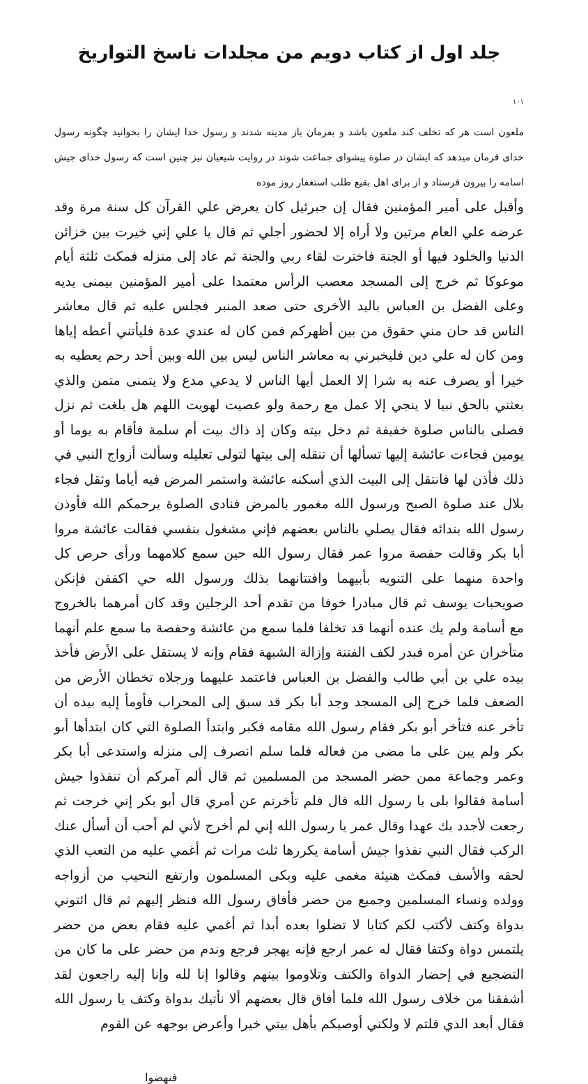جلد اول از کتاب دویم من مجلدات ناسخ التواریخ
۱۰۱
ملعون است هر که تخلف کند ملعون باشد و بفرمان باز مدینه شدند و رسول خدا ایشان را بخوانید چگونه رسول خدای فرمان میدهد که ایشان در صلوة پیشوای جماعت شوند در روایت شیعیان نیز چنین است که رسول خدای جیش اسامه را بیرون فرستاد و از برای اهل بقیع طلب استغفار روز موده
وأقبل على أمير المؤمنين فقال إن جبرئيل كان يعرض علي القرآن كل سنة مرة وقد عرضه علي العام مرتين ولا أراه إلا لحضور أجلي ثم قال يا علي إني خيرت بين خزائن الدنيا والخلود فيها أو الجنة فاخترت لقاء ربي والجنة ثم عاد إلى منزله فمكث ثلثة أيام موعوكا ثم خرج إلى المسجد معصب الرأس معتمدا على أمير المؤمنين بيمنى يديه وعلى الفضل بن العباس باليد الأخرى حتى صعد المنبر فجلس عليه ثم قال معاشر الناس قد حان مني حقوق من بين أظهركم فمن كان له عندي عدة فليأتني أعطه إياها ومن كان له علي دين فليخبرني به معاشر الناس ليس بين الله وبين أحد رحم يعطيه به خيرا أو يصرف عنه به شرا إلا العمل أيها الناس لا يدعي مدع ولا يتمنى متمن والذي بعثني بالحق نبيا لا ينجي إلا عمل مع رحمة ولو عصيت لهويت اللهم هل بلغت ثم نزل فصلى بالناس صلوة خفيفة ثم دخل بيته وكان إذ ذاك بيت أم سلمة فأقام به يوما أو يومين فجاءت عائشة إليها تسألها أن تنقله إلى بيتها لتولى تعليله وسألت أزواج النبي في ذلك فأذن لها فانتقل إلى البيت الذي أسكنه عائشة واستمر المرض فيه أياما وثقل فجاء بلال عند صلوة الصبح ورسول الله مغمور بالمرض فنادى الصلوة يرحمكم الله فأوذن رسول الله بندائه فقال يصلي بالناس بعضهم فإني مشغول بنفسي فقالت عائشة مروا أبا بكر وقالت حفصة مروا عمر فقال رسول الله حين سمع كلامهما ورأى حرص كل واحدة منهما على التنويه بأبيهما وافتتانهما بذلك ورسول الله حي اكففن فإنكن صويحبات يوسف ثم قال مبادرا خوفا من تقدم أحد الرجلين وقد كان أمرهما بالخروج مع أسامة ولم يك عنده أنهما قد تخلفا فلما سمع من عائشة وحفصة ما سمع علم أنهما متأخران عن أمره فبدر لكف الفتنة وإزالة الشبهة فقام وإنه لا يستقل على الأرض فأخذ بيده علي بن أبي طالب والفضل بن العباس فاعتمد عليهما ورجلاه تخطان الأرض من الضعف فلما خرج إلى المسجد وجد أبا بكر قد سبق إلى المحراب فأومأ إليه بيده أن تأخر عنه فتأخر أبو بكر فقام رسول الله مقامه فكبر وابتدأ الصلوة التي كان ابتدأها أبو بكر ولم يبن على ما مضى من فعاله فلما سلم انصرف إلى منزله واستدعى أبا بكر وعمر وجماعة ممن حضر المسجد من المسلمين ثم قال ألم آمركم أن تنفذوا جيش أسامة فقالوا بلى يا رسول الله قال فلم تأخرتم عن أمري قال أبو بكر إني خرجت ثم رجعت لأجدد بك عهدا وقال عمر يا رسول الله إني لم أخرج لأني لم أحب أن أسأل عنك الركب فقال النبي نفذوا جيش أسامة يكررها ثلث مرات ثم أغمي عليه من التعب الذي لحقه والأسف فمكث هنيئة مغمى عليه وبكى المسلمون وارتفع النحيب من أزواجه وولده ونساء المسلمين وجميع من حضر فأفاق رسول الله فنظر إليهم ثم قال ائتوني بدواة وكتف لأكتب لكم كتابا لا تضلوا بعده أبدا ثم أغمي عليه فقام بعض من حضر يلتمس دواة وكتفا فقال له عمر ارجع فإنه يهجر فرجع وندم من حضر على ما كان من التضجيع في إحضار الدواة والكتف وتلاوموا بينهم وقالوا إنا لله وإنا إليه راجعون لقد أشفقنا من خلاف رسول الله فلما أفاق قال بعضهم ألا نأتيك بدواة وكتف يا رسول الله فقال أبعد الذي قلتم لا ولكني أوصيكم بأهل بيتي خيرا وأعرض بوجهه عن القوم
فنهضوا